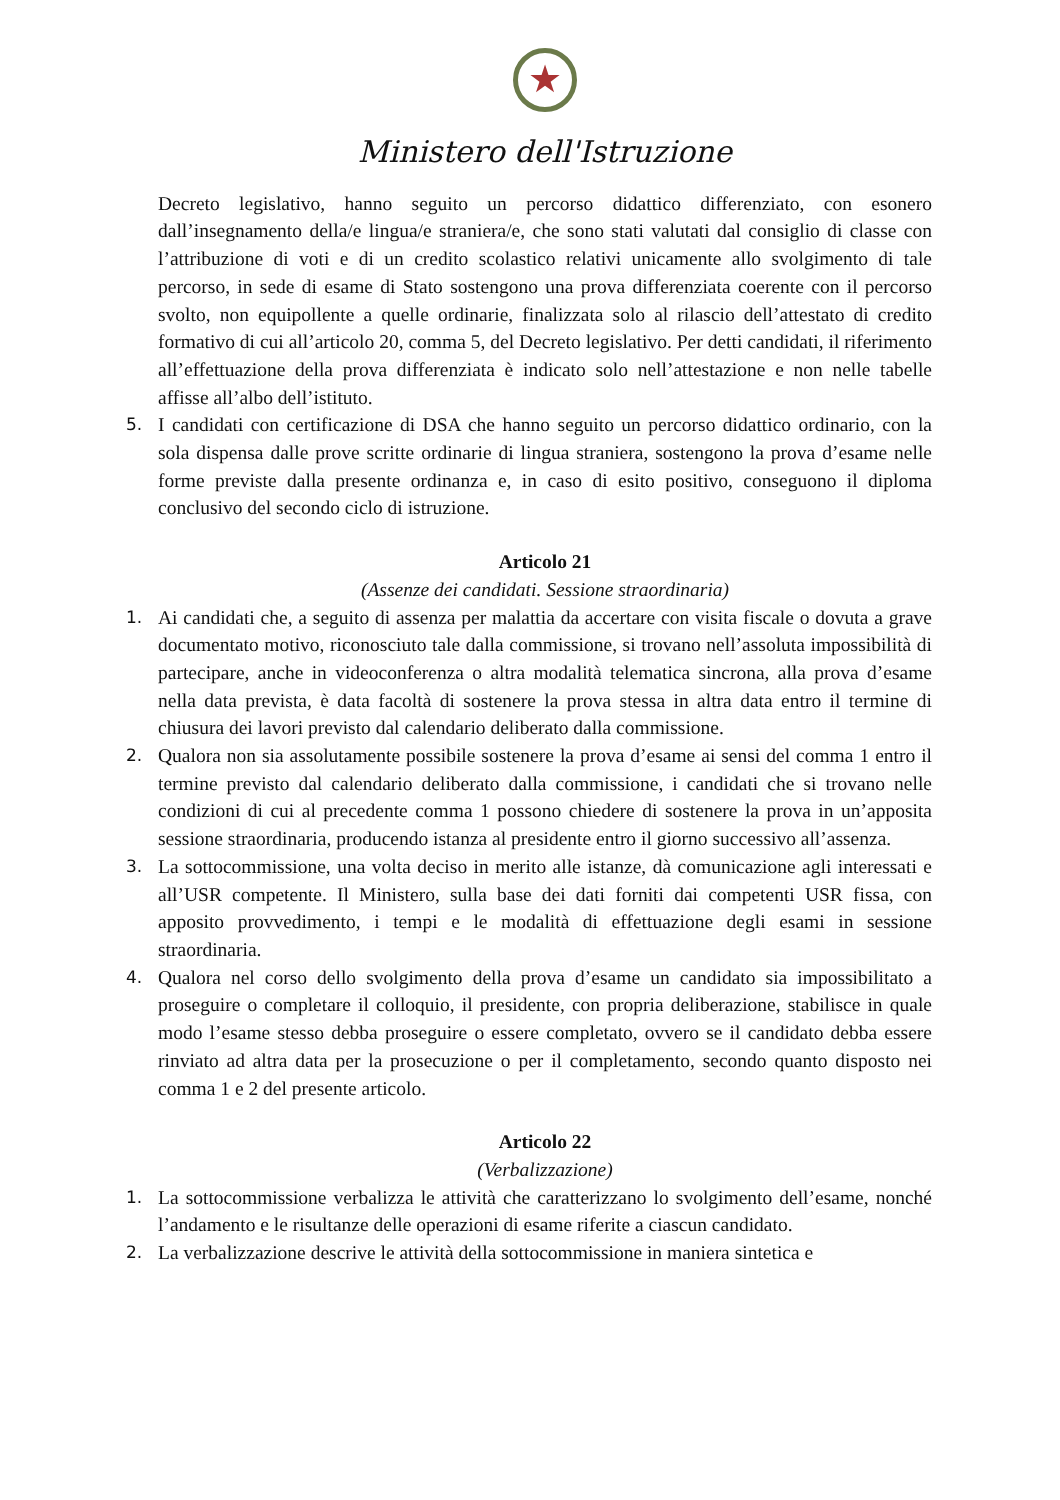★
Ministero dell'Istruzione
Decreto legislativo, hanno seguito un percorso didattico differenziato, con esonero dall’insegnamento della/e lingua/e straniera/e, che sono stati valutati dal consiglio di classe con l’attribuzione di voti e di un credito scolastico relativi unicamente allo svolgimento di tale percorso, in sede di esame di Stato sostengono una prova differenziata coerente con il percorso svolto, non equipollente a quelle ordinarie, finalizzata solo al rilascio dell’attestato di credito formativo di cui all’articolo 20, comma 5, del Decreto legislativo. Per detti candidati, il riferimento all’effettuazione della prova differenziata è indicato solo nell’attestazione e non nelle tabelle affisse all’albo dell’istituto.
5. I candidati con certificazione di DSA che hanno seguito un percorso didattico ordinario, con la sola dispensa dalle prove scritte ordinarie di lingua straniera, sostengono la prova d’esame nelle forme previste dalla presente ordinanza e, in caso di esito positivo, conseguono il diploma conclusivo del secondo ciclo di istruzione.
Articolo 21
(Assenze dei candidati. Sessione straordinaria)
1. Ai candidati che, a seguito di assenza per malattia da accertare con visita fiscale o dovuta a grave documentato motivo, riconosciuto tale dalla commissione, si trovano nell’assoluta impossibilità di partecipare, anche in videoconferenza o altra modalità telematica sincrona, alla prova d’esame nella data prevista, è data facoltà di sostenere la prova stessa in altra data entro il termine di chiusura dei lavori previsto dal calendario deliberato dalla commissione.
2. Qualora non sia assolutamente possibile sostenere la prova d’esame ai sensi del comma 1 entro il termine previsto dal calendario deliberato dalla commissione, i candidati che si trovano nelle condizioni di cui al precedente comma 1 possono chiedere di sostenere la prova in un’apposita sessione straordinaria, producendo istanza al presidente entro il giorno successivo all’assenza.
3. La sottocommissione, una volta deciso in merito alle istanze, dà comunicazione agli interessati e all’USR competente. Il Ministero, sulla base dei dati forniti dai competenti USR fissa, con apposito provvedimento, i tempi e le modalità di effettuazione degli esami in sessione straordinaria.
4. Qualora nel corso dello svolgimento della prova d’esame un candidato sia impossibilitato a proseguire o completare il colloquio, il presidente, con propria deliberazione, stabilisce in quale modo l’esame stesso debba proseguire o essere completato, ovvero se il candidato debba essere rinviato ad altra data per la prosecuzione o per il completamento, secondo quanto disposto nei comma 1 e 2 del presente articolo.
Articolo 22
(Verbalizzazione)
1. La sottocommissione verbalizza le attività che caratterizzano lo svolgimento dell’esame, nonché l’andamento e le risultanze delle operazioni di esame riferite a ciascun candidato.
2. La verbalizzazione descrive le attività della sottocommissione in maniera sintetica e